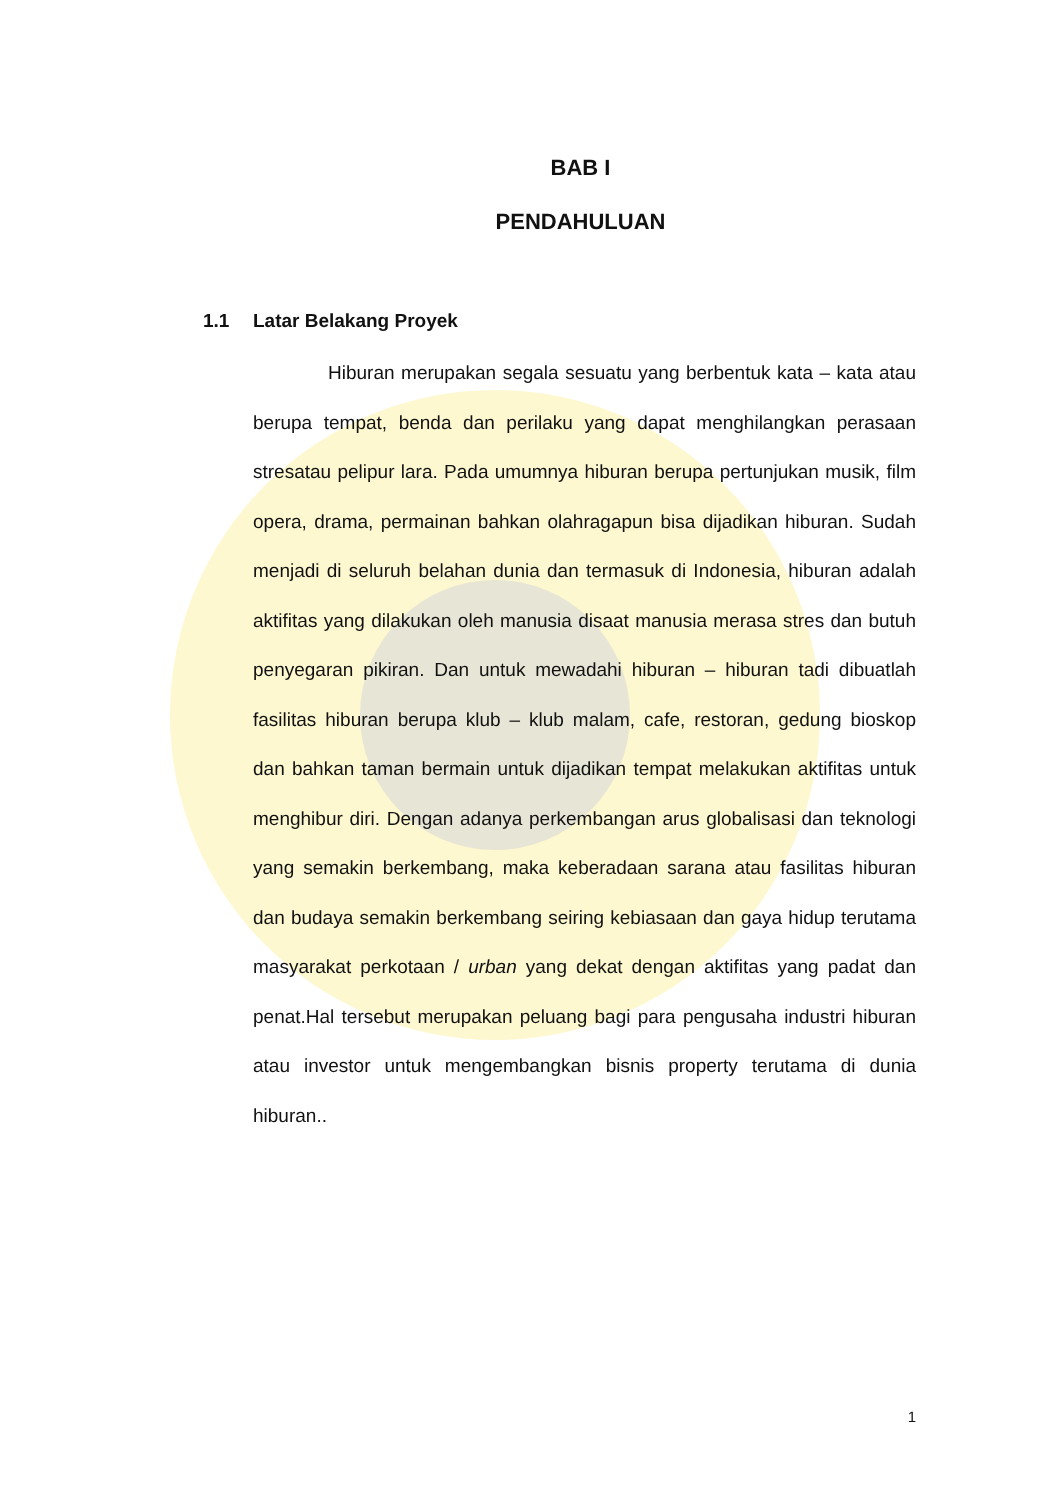BAB I
PENDAHULUAN
1.1 Latar Belakang Proyek
Hiburan merupakan segala sesuatu yang berbentuk kata – kata atau berupa tempat, benda dan perilaku yang dapat menghilangkan perasaan stresatau pelipur lara. Pada umumnya hiburan berupa pertunjukan musik, film opera, drama, permainan bahkan olahragapun bisa dijadikan hiburan. Sudah menjadi di seluruh belahan dunia dan termasuk di Indonesia, hiburan adalah aktifitas yang dilakukan oleh manusia disaat manusia merasa stres dan butuh penyegaran pikiran. Dan untuk mewadahi hiburan – hiburan tadi dibuatlah fasilitas hiburan berupa klub – klub malam, cafe, restoran, gedung bioskop dan bahkan taman bermain untuk dijadikan tempat melakukan aktifitas untuk menghibur diri. Dengan adanya perkembangan arus globalisasi dan teknologi yang semakin berkembang, maka keberadaan sarana atau fasilitas hiburan dan budaya semakin berkembang seiring kebiasaan dan gaya hidup terutama masyarakat perkotaan / urban yang dekat dengan aktifitas yang padat dan penat.Hal tersebut merupakan peluang bagi para pengusaha industri hiburan atau investor untuk mengembangkan bisnis property terutama di dunia hiburan..
1